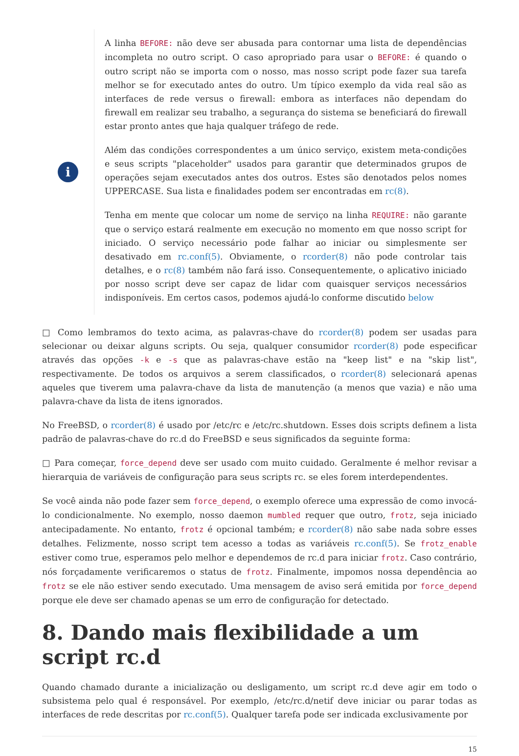i
A linha BEFORE: não deve ser abusada para contornar uma lista de dependências incompleta no outro script. O caso apropriado para usar o BEFORE: é quando o outro script não se importa com o nosso, mas nosso script pode fazer sua tarefa melhor se for executado antes do outro. Um típico exemplo da vida real são as interfaces de rede versus o firewall: embora as interfaces não dependam do firewall em realizar seu trabalho, a segurança do sistema se beneficiará do firewall estar pronto antes que haja qualquer tráfego de rede.
Além das condições correspondentes a um único serviço, existem meta-condições e seus scripts "placeholder" usados para garantir que determinados grupos de operações sejam executados antes dos outros. Estes são denotados pelos nomes UPPERCASE. Sua lista e finalidades podem ser encontradas em rc(8).
Tenha em mente que colocar um nome de serviço na linha REQUIRE: não garante que o serviço estará realmente em execução no momento em que nosso script for iniciado. O serviço necessário pode falhar ao iniciar ou simplesmente ser desativado em rc.conf(5). Obviamente, o rcorder(8) não pode controlar tais detalhes, e o rc(8) também não fará isso. Consequentemente, o aplicativo iniciado por nosso script deve ser capaz de lidar com quaisquer serviços necessários indisponíveis. Em certos casos, podemos ajudá-lo conforme discutido below
□ Como lembramos do texto acima, as palavras-chave do rcorder(8) podem ser usadas para selecionar ou deixar alguns scripts. Ou seja, qualquer consumidor rcorder(8) pode especificar através das opções -k e -s que as palavras-chave estão na "keep list" e na "skip list", respectivamente. De todos os arquivos a serem classificados, o rcorder(8) selecionará apenas aqueles que tiverem uma palavra-chave da lista de manutenção (a menos que vazia) e não uma palavra-chave da lista de itens ignorados.
No FreeBSD, o rcorder(8) é usado por /etc/rc e /etc/rc.shutdown. Esses dois scripts definem a lista padrão de palavras-chave do rc.d do FreeBSD e seus significados da seguinte forma:
□ Para começar, force_depend deve ser usado com muito cuidado. Geralmente é melhor revisar a hierarquia de variáveis de configuração para seus scripts rc. se eles forem interdependentes.
Se você ainda não pode fazer sem force_depend, o exemplo oferece uma expressão de como invocá-lo condicionalmente. No exemplo, nosso daemon mumbled requer que outro, frotz, seja iniciado antecipadamente. No entanto, frotz é opcional também; e rcorder(8) não sabe nada sobre esses detalhes. Felizmente, nosso script tem acesso a todas as variáveis rc.conf(5). Se frotz_enable estiver como true, esperamos pelo melhor e dependemos de rc.d para iniciar frotz. Caso contrário, nós forçadamente verificaremos o status de frotz. Finalmente, impomos nossa dependência ao frotz se ele não estiver sendo executado. Uma mensagem de aviso será emitida por force_depend porque ele deve ser chamado apenas se um erro de configuração for detectado.
8. Dando mais flexibilidade a um script rc.d
Quando chamado durante a inicialização ou desligamento, um script rc.d deve agir em todo o subsistema pelo qual é responsável. Por exemplo, /etc/rc.d/netif deve iniciar ou parar todas as interfaces de rede descritas por rc.conf(5). Qualquer tarefa pode ser indicada exclusivamente por
15